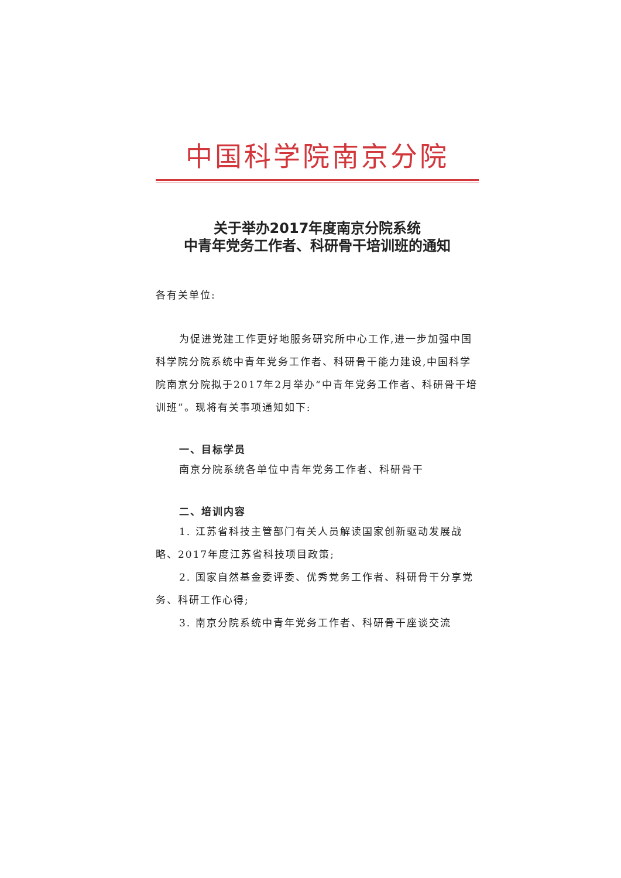中国科学院南京分院
关于举办2017年度南京分院系统
中青年党务工作者、科研骨干培训班的通知
各有关单位:
为促进党建工作更好地服务研究所中心工作,进一步加强中国科学院分院系统中青年党务工作者、科研骨干能力建设,中国科学院南京分院拟于2017年2月举办“中青年党务工作者、科研骨干培训班”。现将有关事项通知如下:
一、目标学员
南京分院系统各单位中青年党务工作者、科研骨干
二、培训内容
1. 江苏省科技主管部门有关人员解读国家创新驱动发展战略、2017年度江苏省科技项目政策;
2. 国家自然基金委评委、优秀党务工作者、科研骨干分享党务、科研工作心得;
3. 南京分院系统中青年党务工作者、科研骨干座谈交流